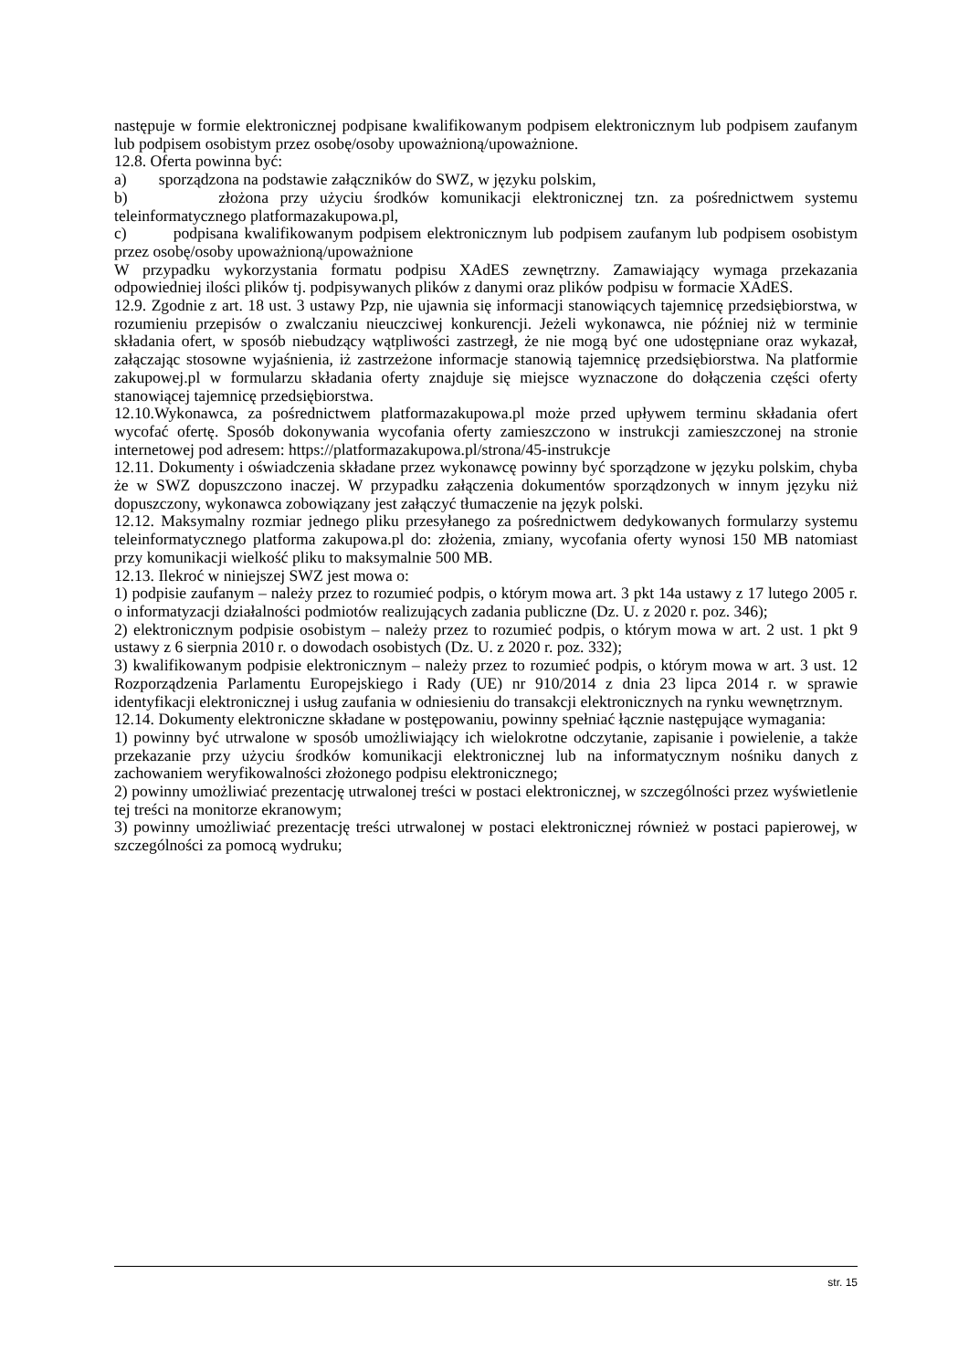następuje w formie elektronicznej podpisane kwalifikowanym podpisem elektronicznym lub podpisem zaufanym lub podpisem osobistym przez osobę/osoby upoważnioną/upoważnione.
12.8. Oferta powinna być:
a) sporządzona na podstawie załączników do SWZ, w języku polskim,
b) złożona przy użyciu środków komunikacji elektronicznej tzn. za pośrednictwem systemu teleinformatycznego platformazakupowa.pl,
c) podpisana kwalifikowanym podpisem elektronicznym lub podpisem zaufanym lub podpisem osobistym przez osobę/osoby upoważnioną/upoważnione
W przypadku wykorzystania formatu podpisu XAdES zewnętrzny. Zamawiający wymaga przekazania odpowiedniej ilości plików tj. podpisywanych plików z danymi oraz plików podpisu w formacie XAdES.
12.9. Zgodnie z art. 18 ust. 3 ustawy Pzp, nie ujawnia się informacji stanowiących tajemnicę przedsiębiorstwa, w rozumieniu przepisów o zwalczaniu nieuczciwej konkurencji. Jeżeli wykonawca, nie później niż w terminie składania ofert, w sposób niebudzący wątpliwości zastrzegł, że nie mogą być one udostępniane oraz wykazał, załączając stosowne wyjaśnienia, iż zastrzeżone informacje stanowią tajemnicę przedsiębiorstwa. Na platformie zakupowej.pl w formularzu składania oferty znajduje się miejsce wyznaczone do dołączenia części oferty stanowiącej tajemnicę przedsiębiorstwa.
12.10.Wykonawca, za pośrednictwem platformazakupowa.pl może przed upływem terminu składania ofert wycofać ofertę. Sposób dokonywania wycofania oferty zamieszczono w instrukcji zamieszczonej na stronie internetowej pod adresem: https://platformazakupowa.pl/strona/45-instrukcje
12.11. Dokumenty i oświadczenia składane przez wykonawcę powinny być sporządzone w języku polskim, chyba że w SWZ dopuszczono inaczej. W przypadku załączenia dokumentów sporządzonych w innym języku niż dopuszczony, wykonawca zobowiązany jest załączyć tłumaczenie na język polski.
12.12. Maksymalny rozmiar jednego pliku przesyłanego za pośrednictwem dedykowanych formularzy systemu teleinformatycznego platforma zakupowa.pl do: złożenia, zmiany, wycofania oferty wynosi 150 MB natomiast przy komunikacji wielkość pliku to maksymalnie 500 MB.
12.13. Ilekroć w niniejszej SWZ jest mowa o:
1) podpisie zaufanym – należy przez to rozumieć podpis, o którym mowa art. 3 pkt 14a ustawy z 17 lutego 2005 r. o informatyzacji działalności podmiotów realizujących zadania publiczne (Dz. U. z 2020 r. poz. 346);
2) elektronicznym podpisie osobistym – należy przez to rozumieć podpis, o którym mowa w art. 2 ust. 1 pkt 9 ustawy z 6 sierpnia 2010 r. o dowodach osobistych (Dz. U. z 2020 r. poz. 332);
3) kwalifikowanym podpisie elektronicznym – należy przez to rozumieć podpis, o którym mowa w art. 3 ust. 12 Rozporządzenia Parlamentu Europejskiego i Rady (UE) nr 910/2014 z dnia 23 lipca 2014 r. w sprawie identyfikacji elektronicznej i usług zaufania w odniesieniu do transakcji elektronicznych na rynku wewnętrznym.
12.14. Dokumenty elektroniczne składane w postępowaniu, powinny spełniać łącznie następujące wymagania:
1) powinny być utrwalone w sposób umożliwiający ich wielokrotne odczytanie, zapisanie i powielenie, a także przekazanie przy użyciu środków komunikacji elektronicznej lub na informatycznym nośniku danych z zachowaniem weryfikowalności złożonego podpisu elektronicznego;
2) powinny umożliwiać prezentację utrwalonej treści w postaci elektronicznej, w szczególności przez wyświetlenie tej treści na monitorze ekranowym;
3) powinny umożliwiać prezentację treści utrwalonej w postaci elektronicznej również w postaci papierowej, w szczególności za pomocą wydruku;
str. 15